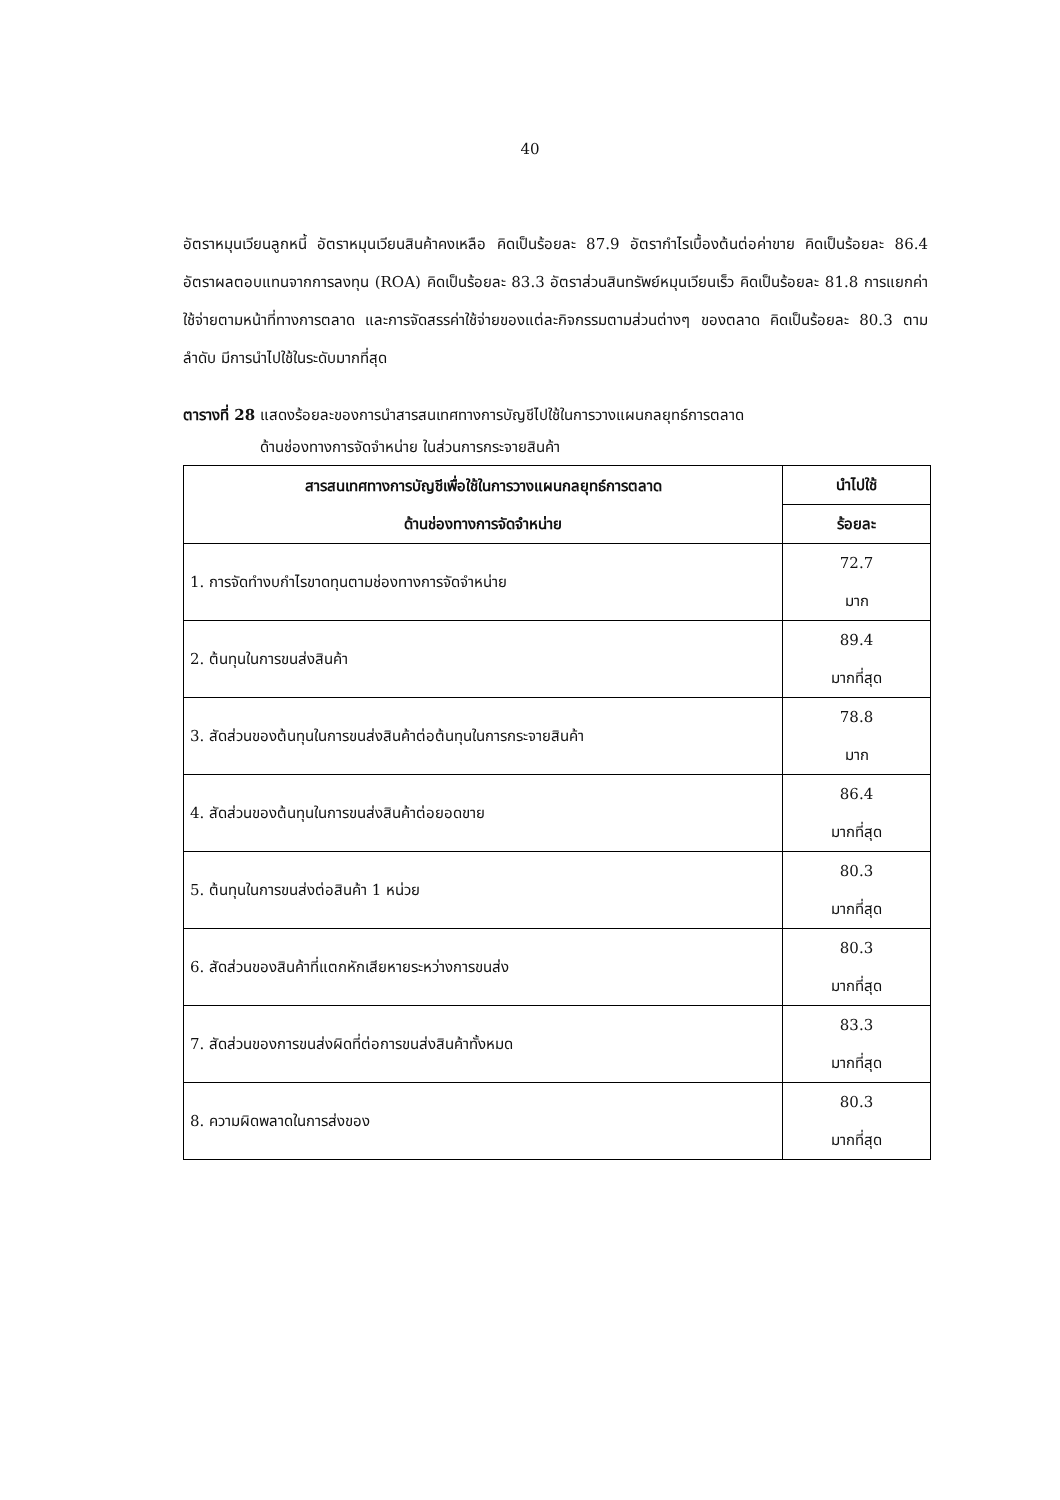40
อัตราหมุนเวียนลูกหนี้ อัตราหมุนเวียนสินค้าคงเหลือ คิดเป็นร้อยละ 87.9 อัตรากำไรเบื้องต้นต่อค่าขาย คิดเป็นร้อยละ 86.4 อัตราผลตอบแทนจากการลงทุน (ROA) คิดเป็นร้อยละ 83.3 อัตราส่วนสินทรัพย์หมุนเวียนเร็ว คิดเป็นร้อยละ 81.8 การแยกค่าใช้จ่ายตามหน้าที่ทางการตลาด และการจัดสรรค่าใช้จ่ายของแต่ละกิจกรรมตามส่วนต่างๆ ของตลาด คิดเป็นร้อยละ 80.3 ตามลำดับ มีการนำไปใช้ในระดับมากที่สุด
ตารางที่ 28 แสดงร้อยละของการนำสารสนเทศทางการบัญชีไปใช้ในการวางแผนกลยุทธ์การตลาด
ด้านช่องทางการจัดจำหน่าย ในส่วนการกระจายสินค้า
| สารสนเทศทางการบัญชีเพื่อใช้ในการวางแผนกลยุทธ์การตลาด ด้านช่องทางการจัดจำหน่าย | นำไปใช้ |
| --- | --- |
| | ร้อยละ |
| 1. การจัดทำงบกำไรขาดทุนตามช่องทางการจัดจำหน่าย | 72.7 มาก |
| 2. ต้นทุนในการขนส่งสินค้า | 89.4 มากที่สุด |
| 3. สัดส่วนของต้นทุนในการขนส่งสินค้าต่อต้นทุนในการกระจายสินค้า | 78.8 มาก |
| 4. สัดส่วนของต้นทุนในการขนส่งสินค้าต่อยอดขาย | 86.4 มากที่สุด |
| 5. ต้นทุนในการขนส่งต่อสินค้า 1 หน่วย | 80.3 มากที่สุด |
| 6. สัดส่วนของสินค้าที่แตกหักเสียหายระหว่างการขนส่ง | 80.3 มากที่สุด |
| 7. สัดส่วนของการขนส่งผิดที่ต่อการขนส่งสินค้าทั้งหมด | 83.3 มากที่สุด |
| 8. ความผิดพลาดในการส่งของ | 80.3 มากที่สุด |